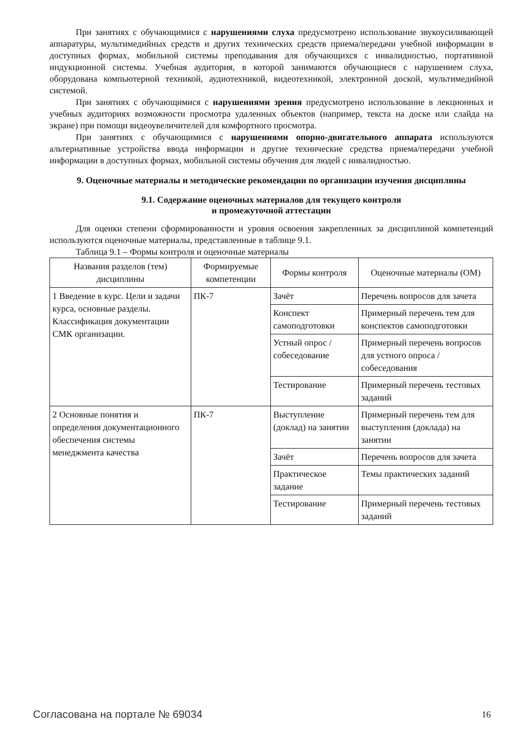При занятиях с обучающимися с нарушениями слуха предусмотрено использование звукоусиливающей аппаратуры, мультимедийных средств и других технических средств приема/передачи учебной информации в доступных формах, мобильной системы преподавания для обучающихся с инвалидностью, портативной индукционной системы. Учебная аудитория, в которой занимаются обучающиеся с нарушением слуха, оборудована компьютерной техникой, аудиотехникой, видеотехникой, электронной доской, мультимедийной системой.
При занятиях с обучающимися с нарушениями зрения предусмотрено использование в лекционных и учебных аудиториях возможности просмотра удаленных объектов (например, текста на доске или слайда на экране) при помощи видеоувеличителей для комфортного просмотра.
При занятиях с обучающимися с нарушениями опорно-двигательного аппарата используются альтернативные устройства ввода информации и другие технические средства приема/передачи учебной информации в доступных формах, мобильной системы обучения для людей с инвалидностью.
9. Оценочные материалы и методические рекомендации по организации изучения дисциплины
9.1. Содержание оценочных материалов для текущего контроля
и промежуточной аттестации
Для оценки степени сформированности и уровня освоения закрепленных за дисциплиной компетенций используются оценочные материалы, представленные в таблице 9.1.
Таблица 9.1 – Формы контроля и оценочные материалы
| Названия разделов (тем) дисциплины | Формируемые компетенции | Формы контроля | Оценочные материалы (ОМ) |
| --- | --- | --- | --- |
| 1 Введение в курс. Цели и задачи курса, основные разделы. Классификация документации СМК организации. | ПК-7 | Зачёт | Перечень вопросов для зачета |
| | | Конспект самоподготовки | Примерный перечень тем для конспектов самоподготовки |
| | | Устный опрос / собеседование | Примерный перечень вопросов для устного опроса / собеседования |
| | | Тестирование | Примерный перечень тестовых заданий |
| 2 Основные понятия и определения документационного обеспечения системы менеджмента качества | ПК-7 | Выступление (доклад) на занятии | Примерный перечень тем для выступления (доклада) на занятии |
| | | Зачёт | Перечень вопросов для зачета |
| | | Практическое задание | Темы практических заданий |
| | | Тестирование | Примерный перечень тестовых заданий |
Согласована на портале № 69034 16